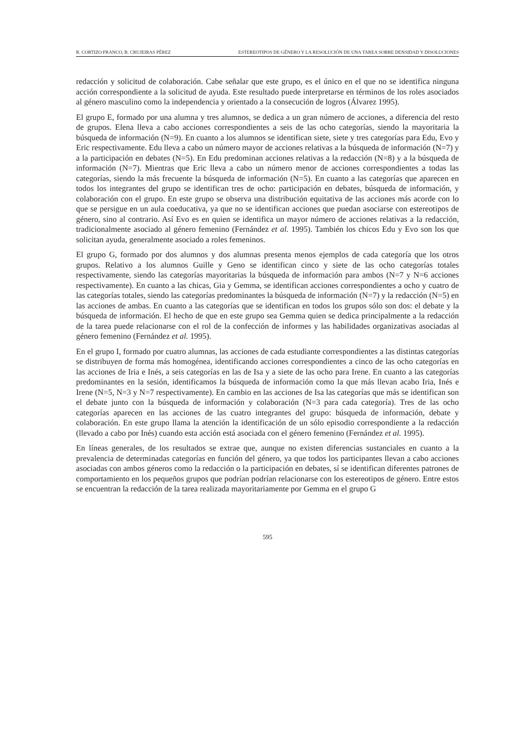R. CORTIZO FRANCO, B. CRUJEIRAS PÉREZ ESTEREOTIPOS DE GÉNERO Y LA RESOLUCIÓN DE UNA TAREA SOBRE DENSIDAD Y DISOLUCIONES
redacción y solicitud de colaboración. Cabe señalar que este grupo, es el único en el que no se identifica ninguna acción correspondiente a la solicitud de ayuda. Este resultado puede interpretarse en términos de los roles asociados al género masculino como la independencia y orientado a la consecución de logros (Álvarez 1995).
El grupo E, formado por una alumna y tres alumnos, se dedica a un gran número de acciones, a diferencia del resto de grupos. Elena lleva a cabo acciones correspondientes a seis de las ocho categorías, siendo la mayoritaria la búsqueda de información (N=9). En cuanto a los alumnos se identifican siete, siete y tres categorías para Edu, Evo y Eric respectivamente. Edu lleva a cabo un número mayor de acciones relativas a la búsqueda de información (N=7) y a la participación en debates (N=5). En Edu predominan acciones relativas a la redacción (N=8) y a la búsqueda de información (N=7). Mientras que Eric lleva a cabo un número menor de acciones correspondientes a todas las categorías, siendo la más frecuente la búsqueda de información (N=5). En cuanto a las categorías que aparecen en todos los integrantes del grupo se identifican tres de ocho: participación en debates, búsqueda de información, y colaboración con el grupo. En este grupo se observa una distribución equitativa de las acciones más acorde con lo que se persigue en un aula coeducativa, ya que no se identifican acciones que puedan asociarse con estereotipos de género, sino al contrario. Así Evo es en quien se identifica un mayor número de acciones relativas a la redacción, tradicionalmente asociado al género femenino (Fernández et al. 1995). También los chicos Edu y Evo son los que solicitan ayuda, generalmente asociado a roles femeninos.
El grupo G, formado por dos alumnos y dos alumnas presenta menos ejemplos de cada categoría que los otros grupos. Relativo a los alumnos Guille y Geno se identifican cinco y siete de las ocho categorías totales respectivamente, siendo las categorías mayoritarias la búsqueda de información para ambos (N=7 y N=6 acciones respectivamente). En cuanto a las chicas, Gia y Gemma, se identifican acciones correspondientes a ocho y cuatro de las categorías totales, siendo las categorías predominantes la búsqueda de información (N=7) y la redacción (N=5) en las acciones de ambas. En cuanto a las categorías que se identifican en todos los grupos sólo son dos: el debate y la búsqueda de información. El hecho de que en este grupo sea Gemma quien se dedica principalmente a la redacción de la tarea puede relacionarse con el rol de la confección de informes y las habilidades organizativas asociadas al género femenino (Fernández et al. 1995).
En el grupo I, formado por cuatro alumnas, las acciones de cada estudiante correspondientes a las distintas categorías se distribuyen de forma más homogénea, identificando acciones correspondientes a cinco de las ocho categorías en las acciones de Iria e Inés, a seis categorías en las de Isa y a siete de las ocho para Irene. En cuanto a las categorías predominantes en la sesión, identificamos la búsqueda de información como la que más llevan acabo Iria, Inés e Irene (N=5, N=3 y N=7 respectivamente). En cambio en las acciones de Isa las categorías que más se identifican son el debate junto con la búsqueda de información y colaboración (N=3 para cada categoría). Tres de las ocho categorías aparecen en las acciones de las cuatro integrantes del grupo: búsqueda de información, debate y colaboración. En este grupo llama la atención la identificación de un sólo episodio correspondiente a la redacción (llevado a cabo por Inés) cuando esta acción está asociada con el género femenino (Fernández et al. 1995).
En líneas generales, de los resultados se extrae que, aunque no existen diferencias sustanciales en cuanto a la prevalencia de determinadas categorías en función del género, ya que todos los participantes llevan a cabo acciones asociadas con ambos géneros como la redacción o la participación en debates, sí se identifican diferentes patrones de comportamiento en los pequeños grupos que podrían podrían relacionarse con los estereotipos de género. Entre estos se encuentran la redacción de la tarea realizada mayoritariamente por Gemma en el grupo G
595